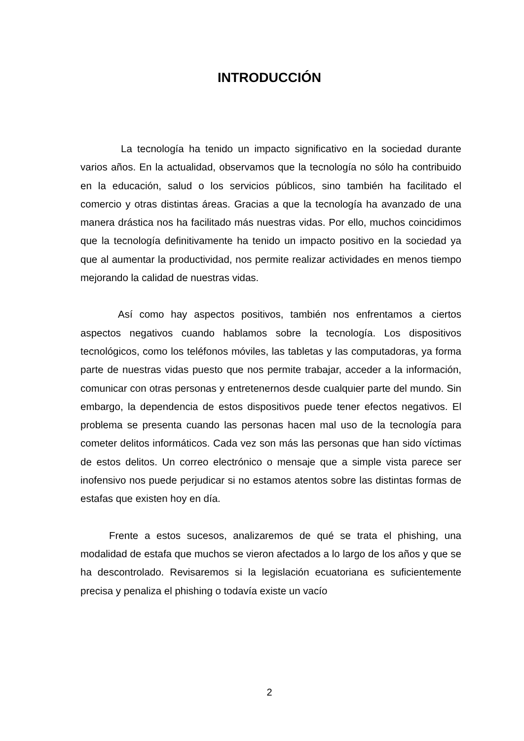INTRODUCCIÓN
La tecnología ha tenido un impacto significativo en la sociedad durante varios años. En la actualidad, observamos que la tecnología no sólo ha contribuido en la educación, salud o los servicios públicos, sino también ha facilitado el comercio y otras distintas áreas. Gracias a que la tecnología ha avanzado de una manera drástica nos ha facilitado más nuestras vidas. Por ello, muchos coincidimos que la tecnología definitivamente ha tenido un impacto positivo en la sociedad ya que al aumentar la productividad, nos permite realizar actividades en menos tiempo mejorando la calidad de nuestras vidas.
Así como hay aspectos positivos, también nos enfrentamos a ciertos aspectos negativos cuando hablamos sobre la tecnología. Los dispositivos tecnológicos, como los teléfonos móviles, las tabletas y las computadoras, ya forma parte de nuestras vidas puesto que nos permite trabajar, acceder a la información, comunicar con otras personas y entretenernos desde cualquier parte del mundo. Sin embargo, la dependencia de estos dispositivos puede tener efectos negativos. El problema se presenta cuando las personas hacen mal uso de la tecnología para cometer delitos informáticos. Cada vez son más las personas que han sido víctimas de estos delitos. Un correo electrónico o mensaje que a simple vista parece ser inofensivo nos puede perjudicar si no estamos atentos sobre las distintas formas de estafas que existen hoy en día.
Frente a estos sucesos, analizaremos de qué se trata el phishing, una modalidad de estafa que muchos se vieron afectados a lo largo de los años y que se ha descontrolado. Revisaremos si la legislación ecuatoriana es suficientemente precisa y penaliza el phishing o todavía existe un vacío
2